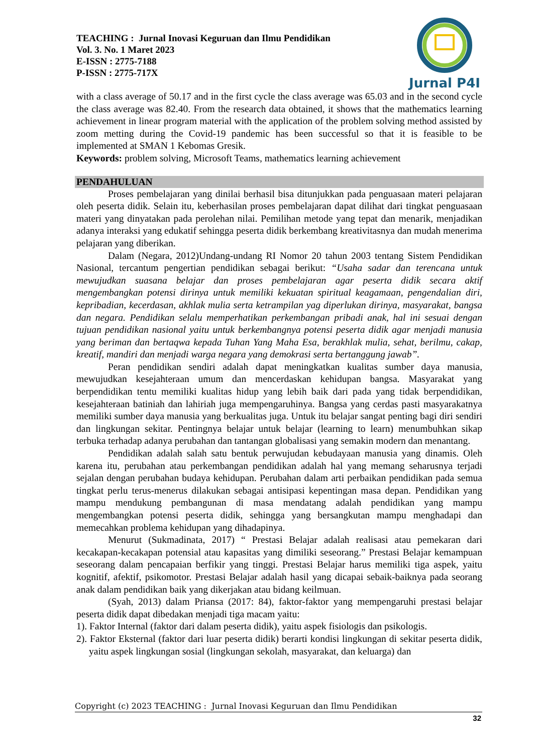TEACHING : Jurnal Inovasi Keguruan dan Ilmu Pendidikan
Vol. 3. No. 1 Maret 2023
E-ISSN : 2775-7188
P-ISSN : 2775-717X
Jurnal P4I
with a class average of 50.17 and in the first cycle the class average was 65.03 and in the second cycle the class average was 82.40. From the research data obtained, it shows that the mathematics learning achievement in linear program material with the application of the problem solving method assisted by zoom metting during the Covid-19 pandemic has been successful so that it is feasible to be implemented at SMAN 1 Kebomas Gresik.
Keywords: problem solving, Microsoft Teams, mathematics learning achievement
PENDAHULUAN
Proses pembelajaran yang dinilai berhasil bisa ditunjukkan pada penguasaan materi pelajaran oleh peserta didik. Selain itu, keberhasilan proses pembelajaran dapat dilihat dari tingkat penguasaan materi yang dinyatakan pada perolehan nilai. Pemilihan metode yang tepat dan menarik, menjadikan adanya interaksi yang edukatif sehingga peserta didik berkembang kreativitasnya dan mudah menerima pelajaran yang diberikan.
Dalam (Negara, 2012)Undang-undang RI Nomor 20 tahun 2003 tentang Sistem Pendidikan Nasional, tercantum pengertian pendidikan sebagai berikut: “Usaha sadar dan terencana untuk mewujudkan suasana belajar dan proses pembelajaran agar peserta didik secara aktif mengembangkan potensi dirinya untuk memiliki kekuatan spiritual keagamaan, pengendalian diri, kepribadian, kecerdasan, akhlak mulia serta ketrampilan yag diperlukan dirinya, masyarakat, bangsa dan negara. Pendidikan selalu memperhatikan perkembangan pribadi anak, hal ini sesuai dengan tujuan pendidikan nasional yaitu untuk berkembangnya potensi peserta didik agar menjadi manusia yang beriman dan bertaqwa kepada Tuhan Yang Maha Esa, berakhlak mulia, sehat, berilmu, cakap, kreatif, mandiri dan menjadi warga negara yang demokrasi serta bertanggung jawab”.
Peran pendidikan sendiri adalah dapat meningkatkan kualitas sumber daya manusia, mewujudkan kesejahteraan umum dan mencerdaskan kehidupan bangsa. Masyarakat yang berpendidikan tentu memiliki kualitas hidup yang lebih baik dari pada yang tidak berpendidikan, kesejahteraan batiniah dan lahiriah juga mempengaruhinya. Bangsa yang cerdas pasti masyarakatnya memiliki sumber daya manusia yang berkualitas juga. Untuk itu belajar sangat penting bagi diri sendiri dan lingkungan sekitar. Pentingnya belajar untuk belajar (learning to learn) menumbuhkan sikap terbuka terhadap adanya perubahan dan tantangan globalisasi yang semakin modern dan menantang.
Pendidikan adalah salah satu bentuk perwujudan kebudayaan manusia yang dinamis. Oleh karena itu, perubahan atau perkembangan pendidikan adalah hal yang memang seharusnya terjadi sejalan dengan perubahan budaya kehidupan. Perubahan dalam arti perbaikan pendidikan pada semua tingkat perlu terus-menerus dilakukan sebagai antisipasi kepentingan masa depan. Pendidikan yang mampu mendukung pembangunan di masa mendatang adalah pendidikan yang mampu mengembangkan potensi peserta didik, sehingga yang bersangkutan mampu menghadapi dan memecahkan problema kehidupan yang dihadapinya.
Menurut (Sukmadinata, 2017) “ Prestasi Belajar adalah realisasi atau pemekaran dari kecakapan-kecakapan potensial atau kapasitas yang dimiliki seseorang.” Prestasi Belajar kemampuan seseorang dalam pencapaian berfikir yang tinggi. Prestasi Belajar harus memiliki tiga aspek, yaitu kognitif, afektif, psikomotor. Prestasi Belajar adalah hasil yang dicapai sebaik-baiknya pada seorang anak dalam pendidikan baik yang dikerjakan atau bidang keilmuan.
(Syah, 2013) dalam Priansa (2017: 84), faktor-faktor yang mempengaruhi prestasi belajar peserta didik dapat dibedakan menjadi tiga macam yaitu:
1). Faktor Internal (faktor dari dalam peserta didik), yaitu aspek fisiologis dan psikologis.
2). Faktor Eksternal (faktor dari luar peserta didik) berarti kondisi lingkungan di sekitar peserta didik, yaitu aspek lingkungan sosial (lingkungan sekolah, masyarakat, dan keluarga) dan
Copyright (c) 2023 TEACHING : Jurnal Inovasi Keguruan dan Ilmu Pendidikan
32